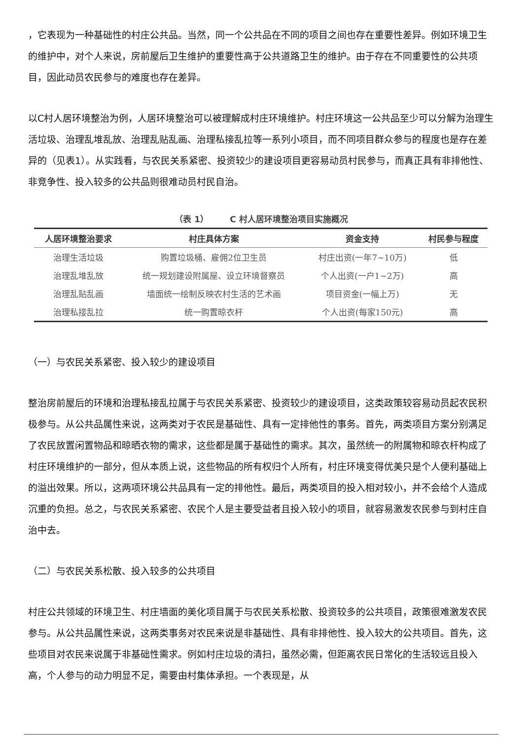，它表现为一种基础性的村庄公共品。当然，同一个公共品在不同的项目之间也存在重要性差异。例如环境卫生的维护中，对个人来说，房前屋后卫生维护的重要性高于公共道路卫生的维护。由于存在不同重要性的公共项目，因此动员农民参与的难度也存在差异。
以C村人居环境整治为例，人居环境整治可以被理解成村庄环境维护。村庄环境这一公共品至少可以分解为治理生活垃圾、治理乱堆乱放、治理乱贴乱画、治理私接乱拉等一系列小项目，而不同项目群众参与的程度也是存在差异的（见表1）。从实践看，与农民关系紧密、投资较少的建设项目更容易动员村民参与，而真正具有非排他性、非竞争性、投入较多的公共品则很难动员村民自治。
（表 1）　　　C 村人居环境整治项目实施概况
| 人居环境整治要求 | 村庄具体方案 | 资金支持 | 村民参与程度 |
| --- | --- | --- | --- |
| 治理生活垃圾 | 购置垃圾桶、雇佣2位卫生员 | 村庄出资(一年7~10万) | 低 |
| 治理乱堆乱放 | 统一规划建设附属屋、设立环境督察员 | 个人出资(一户1~2万) | 高 |
| 治理乱贴乱画 | 墙面统一绘制反映农村生活的艺术画 | 项目资金(一幅上万) | 无 |
| 治理私接乱拉 | 统一购置晾衣杆 | 个人出资(每家150元) | 高 |
（一）与农民关系紧密、投入较少的建设项目
整治房前屋后的环境和治理私接乱拉属于与农民关系紧密、投资较少的建设项目，这类政策较容易动员起农民积极参与。从公共品属性来说，这两类对于农民是基础性、具有一定排他性的事务。首先，两类项目方案分别满足了农民放置闲置物品和晾晒衣物的需求，这些都是属于基础性的需求。其次，虽然统一的附属物和晾衣杆构成了村庄环境维护的一部分，但从本质上说，这些物品的所有权归个人所有，村庄环境变得优美只是个人便利基础上的溢出效果。所以，这两项环境公共品具有一定的排他性。最后，两类项目的投入相对较小，并不会给个人造成沉重的负担。总之，与农民关系紧密、农民个人是主要受益者且投入较小的项目，就容易激发农民参与到村庄自治中去。
（二）与农民关系松散、投入较多的公共项目
村庄公共领域的环境卫生、村庄墙面的美化项目属于与农民关系松散、投资较多的公共项目，政策很难激发农民参与。从公共品属性来说，这两类事务对农民来说是非基础性、具有非排他性、投入较大的公共项目。首先，这些项目对农民来说属于非基础性需求。例如村庄垃圾的清扫，虽然必需，但距离农民日常化的生活较远且投入高，个人参与的动力明显不足，需要由村集体承担。一个表现是，从